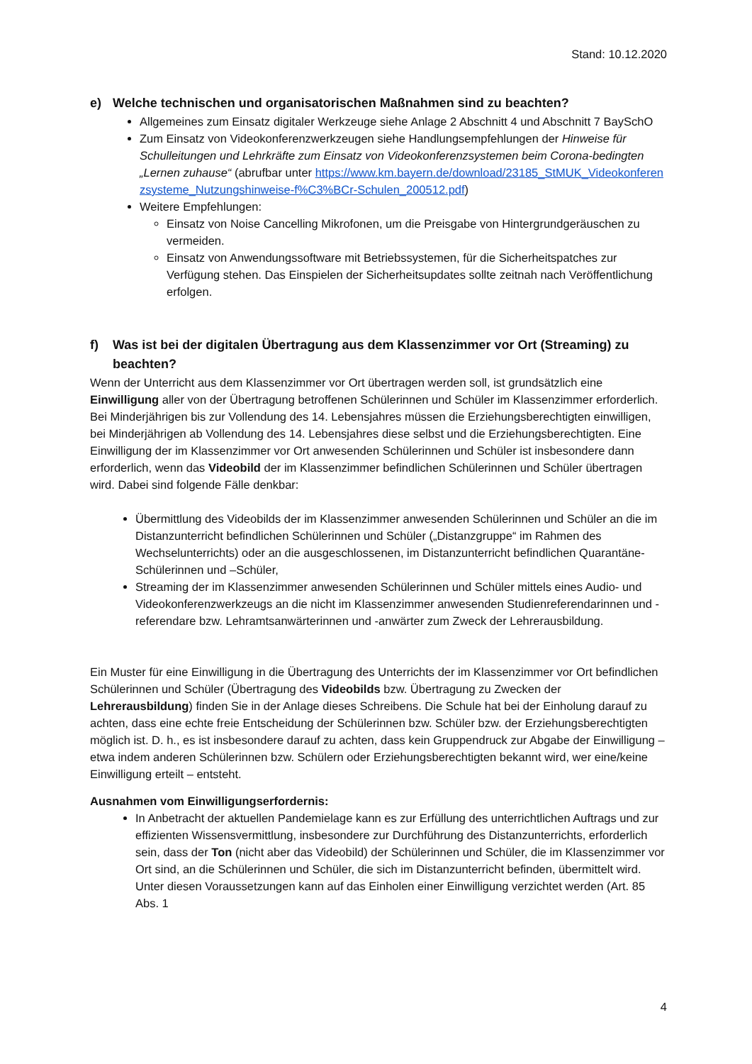Stand: 10.12.2020
e) Welche technischen und organisatorischen Maßnahmen sind zu beachten?
Allgemeines zum Einsatz digitaler Werkzeuge siehe Anlage 2 Abschnitt 4 und Abschnitt 7 BaySchO
Zum Einsatz von Videokonferenzwerkzeugen siehe Handlungsempfehlungen der Hinweise für Schulleitungen und Lehrkräfte zum Einsatz von Videokonferenzsystemen beim Corona-bedingten „Lernen zuhause“ (abrufbar unter https://www.km.bayern.de/download/23185_StMUK_Videokonferenzsysteme_Nutzungshinweise-f%C3%BCr-Schulen_200512.pdf)
Weitere Empfehlungen:
Einsatz von Noise Cancelling Mikrofonen, um die Preisgabe von Hintergrundgeräuschen zu vermeiden.
Einsatz von Anwendungssoftware mit Betriebssystemen, für die Sicherheitspatches zur Verfügung stehen. Das Einspielen der Sicherheitsupdates sollte zeitnah nach Veröffentlichung erfolgen.
f) Was ist bei der digitalen Übertragung aus dem Klassenzimmer vor Ort (Streaming) zu beachten?
Wenn der Unterricht aus dem Klassenzimmer vor Ort übertragen werden soll, ist grundsätzlich eine Einwilligung aller von der Übertragung betroffenen Schülerinnen und Schüler im Klassenzimmer erforderlich. Bei Minderjährigen bis zur Vollendung des 14. Lebensjahres müssen die Erziehungsberechtigten einwilligen, bei Minderjährigen ab Vollendung des 14. Lebensjahres diese selbst und die Erziehungsberechtigten. Eine Einwilligung der im Klassenzimmer vor Ort anwesenden Schülerinnen und Schüler ist insbesondere dann erforderlich, wenn das Videobild der im Klassenzimmer befindlichen Schülerinnen und Schüler übertragen wird. Dabei sind folgende Fälle denkbar:
Übermittlung des Videobilds der im Klassenzimmer anwesenden Schülerinnen und Schüler an die im Distanzunterricht befindlichen Schülerinnen und Schüler („Distanzgruppe“ im Rahmen des Wechselunterrichts) oder an die ausgeschlossenen, im Distanzunterricht befindlichen Quarantäne-Schülerinnen und –Schüler,
Streaming der im Klassenzimmer anwesenden Schülerinnen und Schüler mittels eines Audio- und Videokonferenzwerkzeugs an die nicht im Klassenzimmer anwesenden Studienreferendarinnen und -referendare bzw. Lehramtsanwärterinnen und -anwärter zum Zweck der Lehrerausbildung.
Ein Muster für eine Einwilligung in die Übertragung des Unterrichts der im Klassenzimmer vor Ort befindlichen Schülerinnen und Schüler (Übertragung des Videobilds bzw. Übertragung zu Zwecken der Lehrerausbildung) finden Sie in der Anlage dieses Schreibens. Die Schule hat bei der Einholung darauf zu achten, dass eine echte freie Entscheidung der Schülerinnen bzw. Schüler bzw. der Erziehungsberechtigten möglich ist. D. h., es ist insbesondere darauf zu achten, dass kein Gruppendruck zur Abgabe der Einwilligung – etwa indem anderen Schülerinnen bzw. Schülern oder Erziehungsberechtigten bekannt wird, wer eine/keine Einwilligung erteilt – entsteht.
Ausnahmen vom Einwilligungserfordernis:
In Anbetracht der aktuellen Pandemielage kann es zur Erfüllung des unterrichtlichen Auftrags und zur effizienten Wissensvermittlung, insbesondere zur Durchführung des Distanzunterrichts, erforderlich sein, dass der Ton (nicht aber das Videobild) der Schülerinnen und Schüler, die im Klassenzimmer vor Ort sind, an die Schülerinnen und Schüler, die sich im Distanzunterricht befinden, übermittelt wird. Unter diesen Voraussetzungen kann auf das Einholen einer Einwilligung verzichtet werden (Art. 85 Abs. 1
4